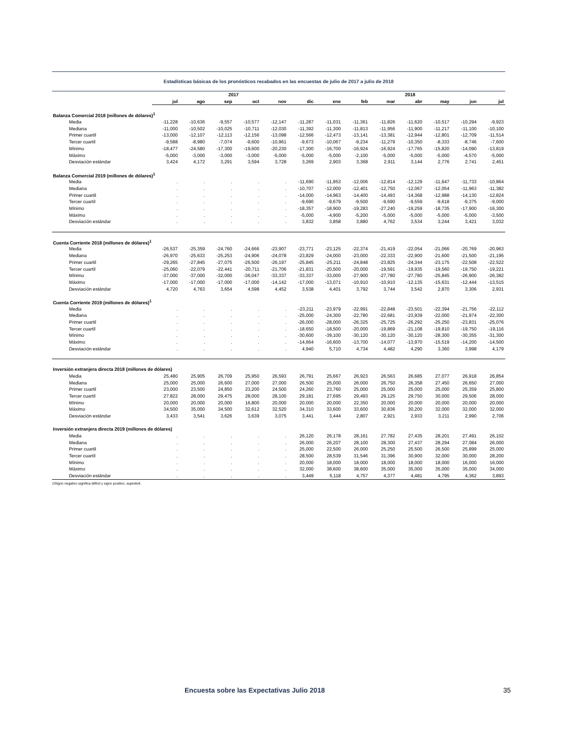Estadísticas básicas de los pronósticos recabados en las encuestas de julio de 2017 a julio de 2018
| | 2017 | | | | | | 2018 | | | | | | |
| --- | --- | --- | --- | --- | --- | --- | --- | --- | --- | --- | --- | --- | --- |
| | jul | ago | sep | oct | nov | dic | ene | feb | mar | abr | may | jun | jul |
| Balanza Comercial 2018 (millones de dólares)<sup>1</sup> | | | | | | | | | | | | | |
| Media | -11,228 | -10,636 | -9,557 | -10,577 | -12,147 | -11,287 | -11,031 | -11,361 | -11,826 | -11,620 | -10,517 | -10,294 | -9,923 |
| Mediana | -11,000 | -10,502 | -10,025 | -10,711 | -12,030 | -11,392 | -11,300 | -11,813 | -11,956 | -11,900 | -11,217 | -11,100 | -10,100 |
| Primer cuartil | -13,000 | -12,107 | -12,113 | -12,156 | -13,098 | -12,566 | -12,473 | -13,141 | -13,381 | -12,944 | -12,801 | -12,709 | -11,514 |
| Tercer cuartil | -9,588 | -8,980 | -7,074 | -9,600 | -10,961 | -9,673 | -10,067 | -9,234 | -11,279 | -10,350 | -8,333 | -8,746 | -7,600 |
| Mínimo | -18,477 | -24,580 | -17,300 | -19,600 | -20,230 | -17,300 | -16,700 | -16,924 | -16,924 | -17,765 | -15,820 | -14,090 | -13,819 |
| Máximo | -5,000 | -3,000 | -3,000 | -3,000 | -5,000 | -5,000 | -5,000 | -2,100 | -5,000 | -5,000 | -5,000 | -4,570 | -5,000 |
| Desviación estándar | 3,424 | 4,172 | 3,291 | 3,594 | 3,728 | 3,269 | 2,903 | 3,368 | 2,911 | 3,144 | 2,776 | 2,741 | 2,451 |
| Balanza Comercial 2019 (millones de dólares)<sup>1</sup> | | | | | | | | | | | | | |
| Media | . | . | . | . | . | -11,690 | -11,953 | -12,006 | -12,814 | -12,129 | -11,647 | -11,733 | -10,864 |
| Mediana | . | . | . | . | . | -10,707 | -12,000 | -12,401 | -12,750 | -12,067 | -12,054 | -11,963 | -11,382 |
| Primer cuartil | . | . | . | . | . | -14,000 | -14,963 | -14,400 | -14,493 | -14,368 | -12,988 | -14,130 | -12,824 |
| Tercer cuartil | . | . | . | . | . | -9,690 | -9,679 | -9,500 | -9,690 | -9,559 | -9,618 | -9,375 | -9,000 |
| Mínimo | . | . | . | . | . | -18,357 | -18,900 | -19,283 | -27,240 | -19,259 | -18,735 | -17,900 | -16,300 |
| Máximo | . | . | . | . | . | -5,000 | -4,900 | -5,200 | -5,000 | -5,000 | -5,000 | -5,000 | -3,500 |
| Desviación estándar | . | . | . | . | . | 3,832 | 3,858 | 3,880 | 4,762 | 3,534 | 3,244 | 3,421 | 3,032 |
| Cuenta Corriente 2018 (millones de dólares)<sup>1</sup> | | | | | | | | | | | | | |
| Media | -26,537 | -25,359 | -24,760 | -24,666 | -23,907 | -23,771 | -23,125 | -22,374 | -21,419 | -22,054 | -21,066 | -20,769 | -20,963 |
| Mediana | -26,970 | -25,633 | -25,253 | -24,906 | -24,078 | -23,829 | -24,000 | -23,000 | -22,333 | -22,900 | -21,600 | -21,500 | -21,195 |
| Primer cuartil | -29,265 | -27,845 | -27,075 | -26,500 | -26,197 | -25,845 | -25,211 | -24,848 | -23,825 | -24,344 | -23,175 | -22,508 | -22,522 |
| Tercer cuartil | -25,060 | -22,079 | -22,441 | -20,711 | -21,706 | -21,831 | -20,500 | -20,000 | -19,591 | -19,935 | -19,560 | -19,750 | -19,221 |
| Mínimo | -37,000 | -37,000 | -32,000 | -36,047 | -33,337 | -33,337 | -33,000 | -27,900 | -27,780 | -27,780 | -25,845 | -26,900 | -26,382 |
| Máximo | -17,000 | -17,000 | -17,000 | -17,000 | -14,142 | -17,000 | -13,071 | -10,910 | -10,910 | -12,135 | -15,631 | -12,444 | -13,515 |
| Desviación estándar | 4,720 | 4,763 | 3,654 | 4,598 | 4,452 | 3,538 | 4,401 | 3,792 | 3,744 | 3,542 | 2,870 | 3,306 | 2,931 |
| Cuenta Corriente 2019 (millones de dólares)<sup>1</sup> | | | | | | | | | | | | | |
| Media | . | . | . | . | . | -23,211 | -23,979 | -22,991 | -22,848 | -23,501 | -22,394 | -21,756 | -22,112 |
| Mediana | . | . | . | . | . | -25,000 | -24,300 | -22,780 | -22,681 | -23,939 | -22,000 | -21,974 | -22,300 |
| Primer cuartil | . | . | . | . | . | -26,000 | -28,000 | -26,325 | -25,725 | -26,292 | -25,250 | -23,831 | -25,076 |
| Tercer cuartil | . | . | . | . | . | -18,650 | -18,500 | -20,000 | -19,869 | -21,108 | -19,810 | -19,750 | -19,116 |
| Mínimo | . | . | . | . | . | -30,600 | -39,100 | -30,120 | -30,120 | -30,120 | -28,300 | -30,355 | -31,300 |
| Máximo | . | . | . | . | . | -14,664 | -16,600 | -13,700 | -14,077 | -13,970 | -15,519 | -14,200 | -14,500 |
| Desviación estándar | . | . | . | . | . | 4,940 | 5,710 | 4,734 | 4,482 | 4,290 | 3,360 | 3,998 | 4,179 |
| Inversión extranjera directa 2018 (millones de dólares) | | | | | | | | | | | | | |
| Media | 25,480 | 25,905 | 26,709 | 25,950 | 26,593 | 26,791 | 25,667 | 26,923 | 26,563 | 26,685 | 27,077 | 26,918 | 26,854 |
| Mediana | 25,000 | 25,000 | 26,600 | 27,000 | 27,000 | 26,500 | 25,000 | 26,000 | 26,750 | 26,358 | 27,450 | 26,650 | 27,000 |
| Primer cuartil | 23,000 | 23,500 | 24,850 | 23,200 | 24,500 | 24,260 | 23,760 | 25,000 | 25,000 | 25,000 | 25,000 | 25,359 | 25,800 |
| Tercer cuartil | 27,822 | 28,000 | 29,475 | 28,000 | 28,100 | 29,181 | 27,695 | 29,493 | 29,125 | 29,750 | 30,000 | 29,506 | 28,000 |
| Mínimo | 20,000 | 20,000 | 20,000 | 16,800 | 20,000 | 20,000 | 20,000 | 22,350 | 20,000 | 20,000 | 20,000 | 20,000 | 20,000 |
| Máximo | 34,500 | 35,000 | 34,500 | 32,612 | 32,520 | 34,310 | 33,600 | 33,600 | 30,836 | 30,200 | 32,000 | 32,000 | 32,000 |
| Desviación estándar | 3,433 | 3,541 | 3,626 | 3,639 | 3,075 | 3,441 | 3,444 | 2,807 | 2,921 | 2,933 | 3,211 | 2,990 | 2,706 |
| Inversión extranjera directa 2019 (millones de dólares) | | | | | | | | | | | | | |
| Media | . | . | . | . | . | 26,120 | 26,178 | 28,161 | 27,782 | 27,435 | 28,201 | 27,491 | 26,102 |
| Mediana | . | . | . | . | . | 26,000 | 26,207 | 28,100 | 28,300 | 27,437 | 28,294 | 27,084 | 26,000 |
| Primer cuartil | . | . | . | . | . | 25,000 | 22,500 | 26,000 | 25,250 | 25,500 | 26,500 | 25,899 | 25,000 |
| Tercer cuartil | . | . | . | . | . | 28,500 | 28,539 | 31,546 | 31,396 | 30,900 | 32,000 | 30,000 | 28,200 |
| Mínimo | . | . | . | . | . | 20,000 | 18,000 | 18,000 | 18,000 | 18,000 | 18,000 | 16,000 | 16,000 |
| Máximo | . | . | . | . | . | 32,000 | 38,600 | 38,600 | 35,000 | 35,000 | 35,000 | 35,000 | 34,000 |
| Desviación estándar | . | . | . | . | . | 3,449 | 5,118 | 4,757 | 4,377 | 4,481 | 4,795 | 4,362 | 3,893 |
1\Signo negativo significa déficit y signo positivo, superávit.
Encuesta sobre las Expectativas Julio 2018 35